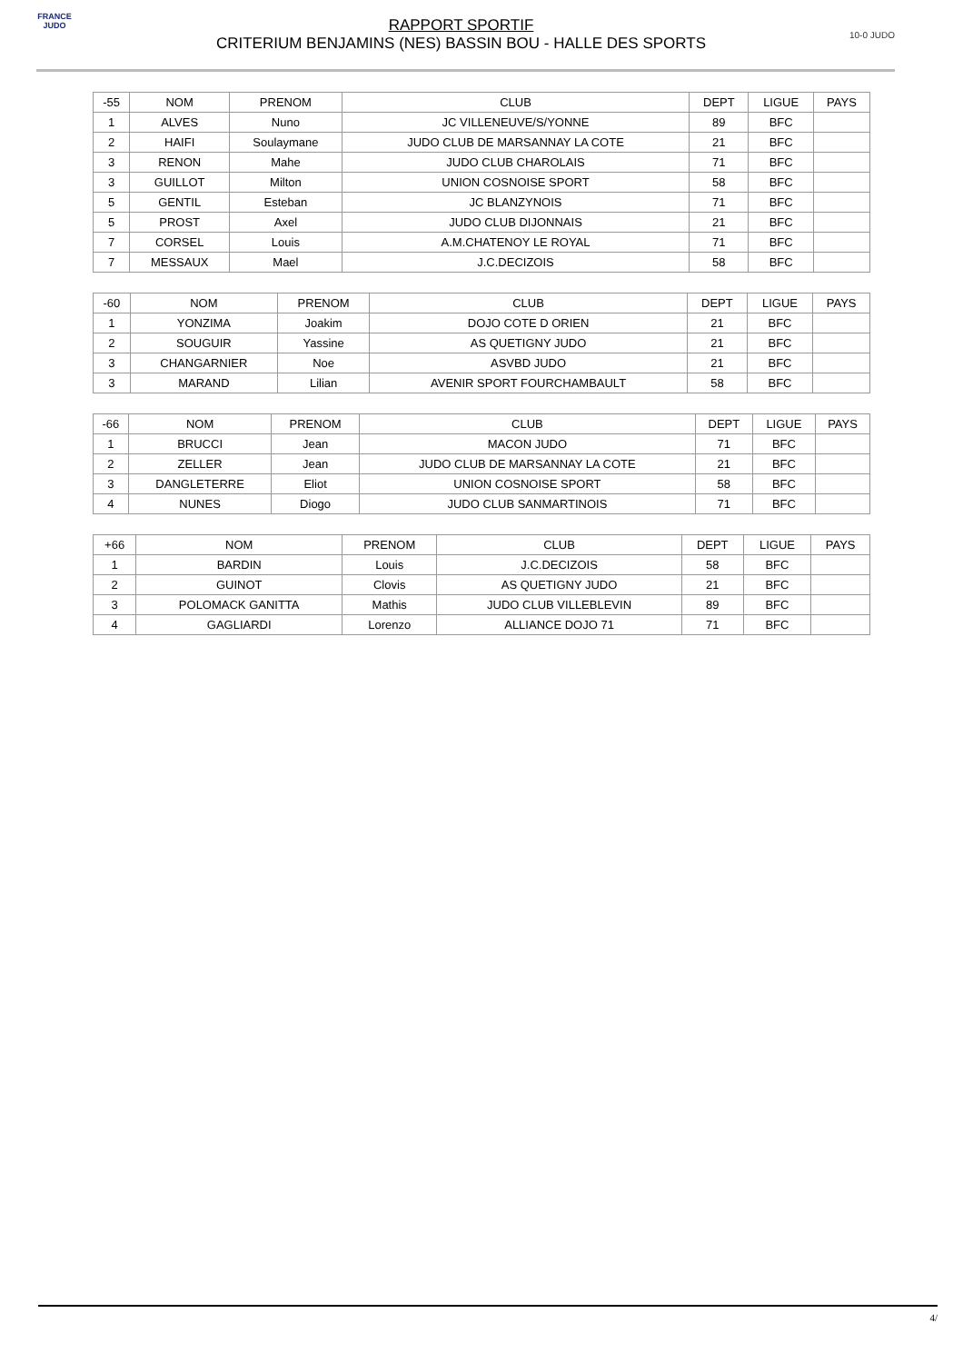FRANCE JUDO
RAPPORT SPORTIF
CRITERIUM BENJAMINS (NES) BASSIN BOU - HALLE DES SPORTS
10-0 JUDO
| -55 | NOM | PRENOM | CLUB | DEPT | LIGUE | PAYS |
| --- | --- | --- | --- | --- | --- | --- |
| 1 | ALVES | Nuno | JC VILLENEUVE/S/YONNE | 89 | BFC | |
| 2 | HAIFI | Soulaymane | JUDO CLUB DE MARSANNAY LA COTE | 21 | BFC | |
| 3 | RENON | Mahe | JUDO CLUB CHAROLAIS | 71 | BFC | |
| 3 | GUILLOT | Milton | UNION COSNOISE SPORT | 58 | BFC | |
| 5 | GENTIL | Esteban | JC BLANZYNOIS | 71 | BFC | |
| 5 | PROST | Axel | JUDO CLUB DIJONNAIS | 21 | BFC | |
| 7 | CORSEL | Louis | A.M.CHATENOY LE ROYAL | 71 | BFC | |
| 7 | MESSAUX | Mael | J.C.DECIZOIS | 58 | BFC | |
| -60 | NOM | PRENOM | CLUB | DEPT | LIGUE | PAYS |
| --- | --- | --- | --- | --- | --- | --- |
| 1 | YONZIMA | Joakim | DOJO COTE D ORIEN | 21 | BFC | |
| 2 | SOUGUIR | Yassine | AS QUETIGNY JUDO | 21 | BFC | |
| 3 | CHANGARNIER | Noe | ASVBD JUDO | 21 | BFC | |
| 3 | MARAND | Lilian | AVENIR SPORT FOURCHAMBAULT | 58 | BFC | |
| -66 | NOM | PRENOM | CLUB | DEPT | LIGUE | PAYS |
| --- | --- | --- | --- | --- | --- | --- |
| 1 | BRUCCI | Jean | MACON JUDO | 71 | BFC | |
| 2 | ZELLER | Jean | JUDO CLUB DE MARSANNAY LA COTE | 21 | BFC | |
| 3 | DANGLETERRE | Eliot | UNION COSNOISE SPORT | 58 | BFC | |
| 4 | NUNES | Diogo | JUDO CLUB SANMARTINOIS | 71 | BFC | |
| +66 | NOM | PRENOM | CLUB | DEPT | LIGUE | PAYS |
| --- | --- | --- | --- | --- | --- | --- |
| 1 | BARDIN | Louis | J.C.DECIZOIS | 58 | BFC | |
| 2 | GUINOT | Clovis | AS QUETIGNY JUDO | 21 | BFC | |
| 3 | POLOMACK GANITTA | Mathis | JUDO CLUB VILLEBLEVIN | 89 | BFC | |
| 4 | GAGLIARDI | Lorenzo | ALLIANCE DOJO 71 | 71 | BFC | |
4/